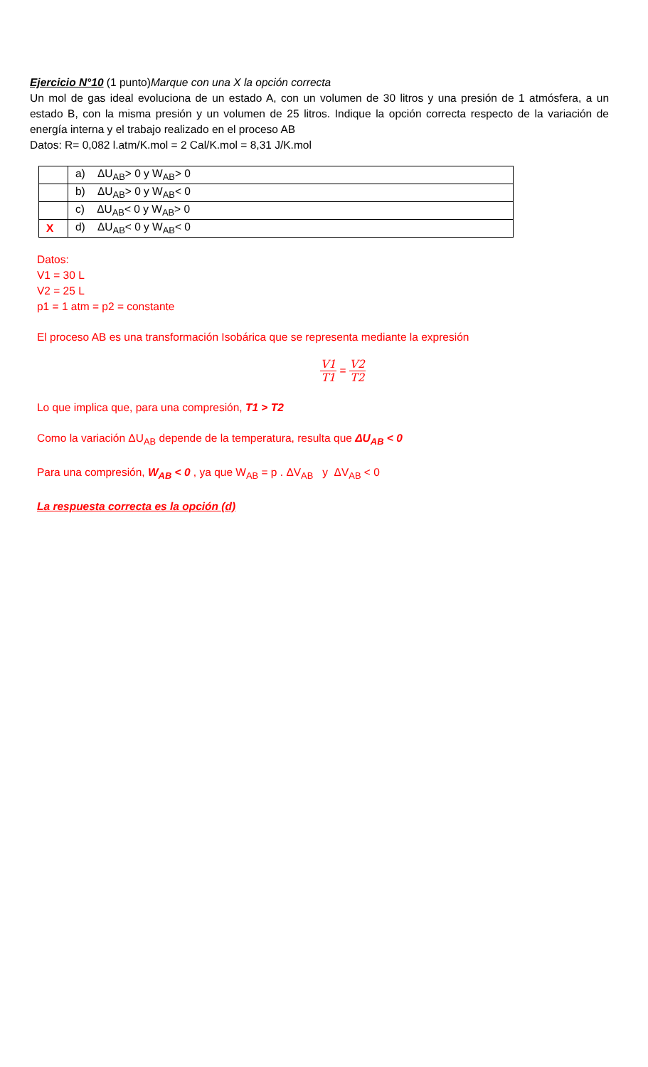Ejercicio N°10 (1 punto)Marque con una X la opción correcta
Un mol de gas ideal evoluciona de un estado A, con un volumen de 30 litros y una presión de 1 atmósfera, a un estado B, con la misma presión y un volumen de 25 litros. Indique la opción correcta respecto de la variación de energía interna y el trabajo realizado en el proceso AB
Datos: R= 0,082 l.atm/K.mol = 2 Cal/K.mol = 8,31 J/K.mol
| | a) ΔU<sub>AB</sub>> 0 y W<sub>AB</sub>> 0 |
| | b) ΔU<sub>AB</sub>> 0 y W<sub>AB</sub>< 0 |
| | c) ΔU<sub>AB</sub>< 0 y W<sub>AB</sub>> 0 |
| X | d) ΔU<sub>AB</sub>< 0 y W<sub>AB</sub>< 0 |
Datos:
V1 = 30 L
V2 = 25 L
p1 = 1 atm = p2 = constante
El proceso AB es una transformación Isobárica que se representa mediante la expresión
V1 T1 = V2 T2
Lo que implica que, para una compresión, T1 > T2
Como la variación ΔU<sub>AB</sub> depende de la temperatura, resulta que ΔU<sub>AB</sub> < 0
Para una compresión, W<sub>AB</sub> < 0 , ya que W<sub>AB</sub> = p . ΔV<sub>AB</sub> y ΔV<sub>AB</sub> < 0
La respuesta correcta es la opción (d)